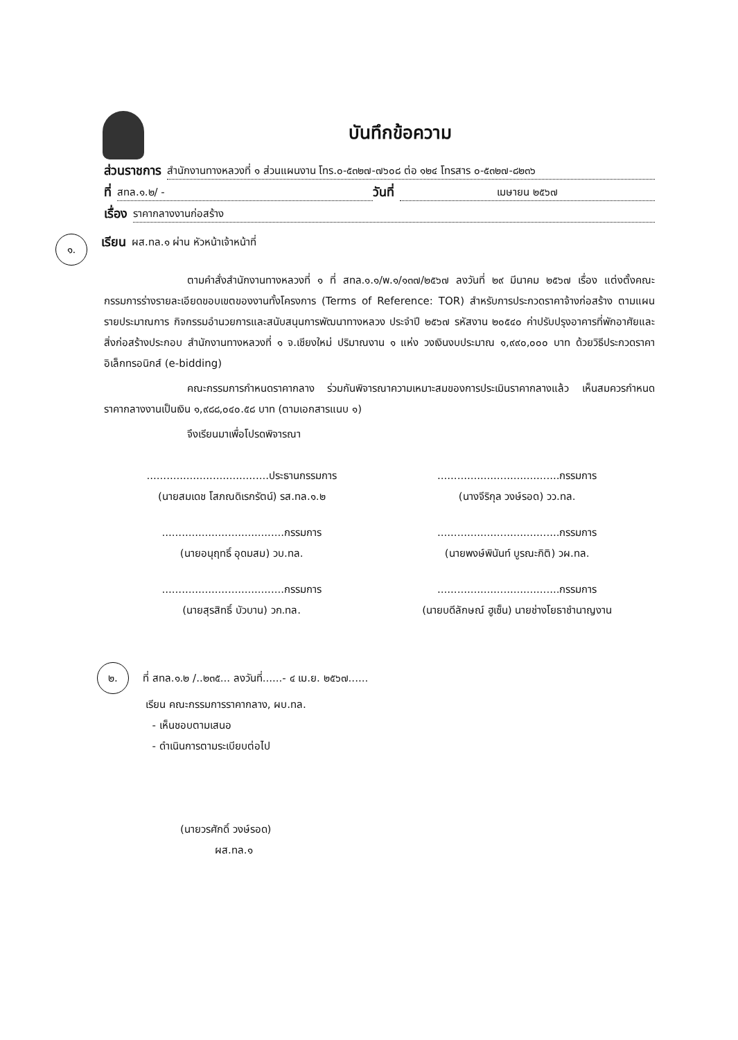บันทึกข้อความ
ส่วนราชการ สำนักงานทางหลวงที่ ๑ ส่วนแผนงาน โทร.๐-๕๓๒๗-๗๖๐๘ ต่อ ๑๒๔ โทรสาร ๐-๕๓๒๗-๘๒๓๖
ที่ สทล.๑.๒/ - วันที่ เมษายน ๒๕๖๗
เรื่อง ราคากลางงานก่อสร้าง
๑. เรียน ผส.ทล.๑ ผ่าน หัวหน้าเจ้าหน้าที่
ตามคำสั่งสำนักงานทางหลวงที่ ๑ ที่ สทล.๑.๑/พ.๑/๑๓๗/๒๕๖๗ ลงวันที่ ๒๙ มีนาคม ๒๕๖๗ เรื่อง แต่งตั้งคณะกรรมการร่างรายละเอียดขอบเขตของงานทั้งโครงการ (Terms of Reference: TOR) สำหรับการประกวดราคาจ้างก่อสร้าง ตามแผนรายประมาณการ กิจกรรมอำนวยการและสนับสนุนการพัฒนาทางหลวง ประจำปี ๒๕๖๗ รหัสงาน ๒๐๕๔๐ ค่าปรับปรุงอาคารที่พักอาศัยและสิ่งก่อสร้างประกอบ สำนักงานทางหลวงที่ ๑ จ.เชียงใหม่ ปริมาณงาน ๑ แห่ง วงเงินงบประมาณ ๑,๙๙๐,๐๐๐ บาท ด้วยวิธีประกวดราคาอิเล็กทรอนิกส์ (e-bidding)
คณะกรรมการกำหนดราคากลาง ร่วมกันพิจารณาความเหมาะสมของการประเมินราคากลางแล้ว เห็นสมควรกำหนดราคากลางงานเป็นเงิน ๑,๙๘๘,๐๔๐.๕๘ บาท (ตามเอกสารแนบ ๑)
จึงเรียนมาเพื่อโปรดพิจารณา
.....................................ประธานกรรมการ
(นายสมเดช โสภณดิเรกรัตน์) รส.ทล.๑.๒
.....................................กรรมการ
(นางจีริกุล วงษ์รอด) วว.ทล.
.....................................กรรมการ
(นายอนุฤทธิ์ อุดมสม) วบ.ทล.
.....................................กรรมการ
(นายพงษ์พินันท์ บูรณะกิติ) วผ.ทล.
.....................................กรรมการ
(นายสุรสิทธิ์ บัวบาน) วก.ทล.
.....................................กรรมการ
(นายบดีลักษณ์ ฮูเซ็น) นายช่างโยธาชำนาญงาน
๒. ที่ สทล.๑.๒ /..๒๓๕... ลงวันที่......- ๔ เม.ย. ๒๕๖๗......
เรียน คณะกรรมการราคากลาง, ผบ.ทล.
- เห็นชอบตามเสนอ
- ดำเนินการตามระเบียบต่อไป
(นายวรศักดิ์ วงษ์รอด)
ผส.ทล.๑